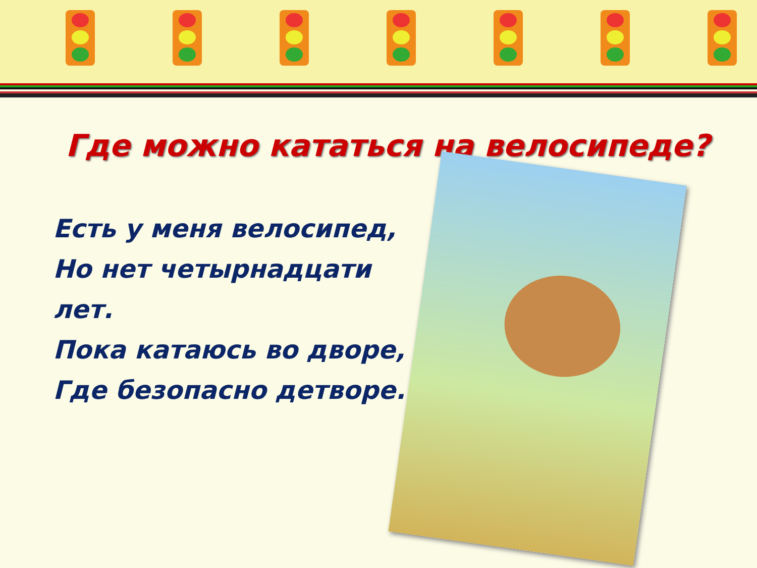Где можно кататься на велосипеде?
Есть у меня велосипед,
Но нет четырнадцати лет.
Пока катаюсь во дворе,
Где безопасно детворе.